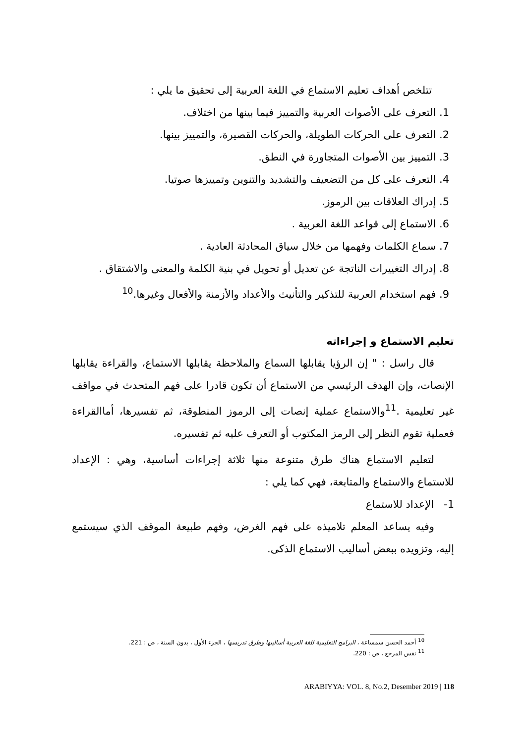تتلخص أهداف تعليم الاستماع في اللغة العربية إلى تحقيق ما يلي :
1. التعرف على الأصوات العربية والتمييز فيما بينها من اختلاف.
2. التعرف على الحركات الطويلة، والحركات القصيرة، والتمييز بينها.
3. التمييز بين الأصوات المتجاورة في النطق.
4. التعرف على كل من التضعيف والتشديد والتنوين وتمييزها صوتيا.
5. إدراك العلاقات بين الرموز.
6. الاستماع إلى قواعد اللغة العربية .
7. سماع الكلمات وفهمها من خلال سياق المحادثة العادية .
8. إدراك التغييرات الناتجة عن تعديل أو تحويل في بنية الكلمة والمعنى والاشتقاق .
9. فهم استخدام العربية للتذكير والتأنيث والأعداد والأزمنة والأفعال وغيرها.<sup>10</sup>
تعليم الاستماع و إجراءاته
قال راسل : " إن الرؤيا يقابلها السماع والملاحظة يقابلها الاستماع، والقراءة يقابلها الإنصات، وإن الهدف الرئيسي من الاستماع أن تكون قادرا على فهم المتحدث في مواقف غير تعليمية .<sup>11</sup>والاستماع عملية إنصات إلى الرموز المنطوقة، ثم تفسيرها، أماالقراءة فعملية تقوم النظر إلى الرمز المكتوب أو التعرف عليه ثم تفسيره.
لتعليم الاستماع هناك طرق متنوعة منها ثلاثة إجراءات أساسية، وهي : الإعداد للاستماع والاستماع والمتابعة، فهي كما يلي :
1- الإعداد للاستماع
وفيه يساعد المعلم تلاميذه على فهم الغرض، وفهم طبيعة الموقف الذي سيستمع إليه، وتزويده ببعض أساليب الاستماع الذكى.
<sup>10</sup> أحمد الحسن سمساعة ، البرامج التعليمية للغة العربية أساليبها وطرق تدريسها ، الجزء الأول ، بدون السنة ، ص : 221.
<sup>11</sup> نفس المرجع ، ص : 220.
ARABIYYA: VOL. 8, No.2, Desember 2019 | 118